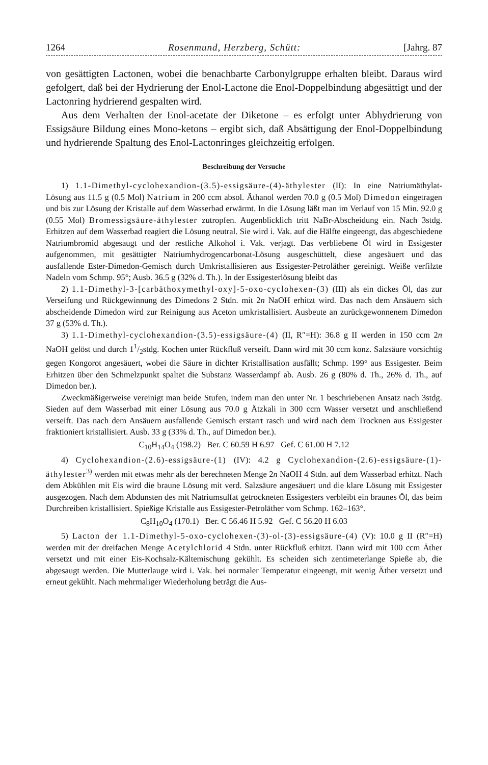1264 Rosenmund, Herzberg, Schütt: [Jahrg. 87
von gesättigten Lactonen, wobei die benachbarte Carbonylgruppe erhalten bleibt. Daraus wird gefolgert, daß bei der Hydrierung der Enol-Lactone die Enol-Doppelbindung abgesättigt und der Lactonring hydrierend gespalten wird.
Aus dem Verhalten der Enol-acetate der Diketone – es erfolgt unter Abhydrierung von Essigsäure Bildung eines Mono-ketons – ergibt sich, daß Absättigung der Enol-Doppelbindung und hydrierende Spaltung des Enol-Lactonringes gleichzeitig erfolgen.
Beschreibung der Versuche
1) 1.1-Dimethyl-cyclohexandion-(3.5)-essigsäure-(4)-äthylester (II): In eine Natriumäthylat-Lösung aus 11.5 g (0.5 Mol) Natrium in 200 ccm absol. Äthanol werden 70.0 g (0.5 Mol) Dimedon eingetragen und bis zur Lösung der Kristalle auf dem Wasserbad erwärmt. In die Lösung läßt man im Verlauf von 15 Min. 92.0 g (0.55 Mol) Bromessigsäure-äthylester zutropfen. Augenblicklich tritt NaBr-Abscheidung ein. Nach 3stdg. Erhitzen auf dem Wasserbad reagiert die Lösung neutral. Sie wird i. Vak. auf die Hälfte eingeengt, das abgeschiedene Natriumbromid abgesaugt und der restliche Alkohol i. Vak. verjagt. Das verbliebene Öl wird in Essigester aufgenommen, mit gesättigter Natriumhydrogencarbonat-Lösung ausgeschüttelt, diese angesäuert und das ausfallende Ester-Dimedon-Gemisch durch Umkristallisieren aus Essigester-Petroläther gereinigt. Weiße verfilzte Nadeln vom Schmp. 95°; Ausb. 36.5 g (32% d. Th.). In der Essigesterlösung bleibt das
2) 1.1-Dimethyl-3-[carbäthoxymethyl-oxy]-5-oxo-cyclohexen-(3) (III) als ein dickes Öl, das zur Verseifung und Rückgewinnung des Dimedons 2 Stdn. mit 2n NaOH erhitzt wird. Das nach dem Ansäuern sich abscheidende Dimedon wird zur Reinigung aus Aceton umkristallisiert. Ausbeute an zurückgewonnenem Dimedon 37 g (53% d. Th.).
3) 1.1-Dimethyl-cyclohexandion-(3.5)-essigsäure-(4) (II, R″=H): 36.8 g II werden in 150 ccm 2n NaOH gelöst und durch 11/2stdg. Kochen unter Rückfluß verseift. Dann wird mit 30 ccm konz. Salzsäure vorsichtig gegen Kongorot angesäuert, wobei die Säure in dichter Kristallisation ausfällt; Schmp. 199° aus Essigester. Beim Erhitzen über den Schmelzpunkt spaltet die Substanz Wasserdampf ab. Ausb. 26 g (80% d. Th., 26% d. Th., auf Dimedon ber.).
Zweckmäßigerweise vereinigt man beide Stufen, indem man den unter Nr. 1 beschriebenen Ansatz nach 3stdg. Sieden auf dem Wasserbad mit einer Lösung aus 70.0 g Ätzkali in 300 ccm Wasser versetzt und anschließend verseift. Das nach dem Ansäuern ausfallende Gemisch erstarrt rasch und wird nach dem Trocknen aus Essigester fraktioniert kristallisiert. Ausb. 33 g (33% d. Th., auf Dimedon ber.).
C<sub>10</sub>H<sub>14</sub>O<sub>4</sub> (198.2) Ber. C 60.59 H 6.97 Gef. C 61.00 H 7.12
4) Cyclohexandion-(2.6)-essigsäure-(1) (IV): 4.2 g Cyclohexandion-(2.6)-essigsäure-(1)-äthylester<sup>3)</sup> werden mit etwas mehr als der berechneten Menge 2n NaOH 4 Stdn. auf dem Wasserbad erhitzt. Nach dem Abkühlen mit Eis wird die braune Lösung mit verd. Salzsäure angesäuert und die klare Lösung mit Essigester ausgezogen. Nach dem Abdunsten des mit Natriumsulfat getrockneten Essigesters verbleibt ein braunes Öl, das beim Durchreiben kristallisiert. Spießige Kristalle aus Essigester-Petroläther vom Schmp. 162–163°.
C<sub>8</sub>H<sub>10</sub>O<sub>4</sub> (170.1) Ber. C 56.46 H 5.92 Gef. C 56.20 H 6.03
5) Lacton der 1.1-Dimethyl-5-oxo-cyclohexen-(3)-ol-(3)-essigsäure-(4) (V): 10.0 g II (R″=H) werden mit der dreifachen Menge Acetylchlorid 4 Stdn. unter Rückfluß erhitzt. Dann wird mit 100 ccm Äther versetzt und mit einer Eis-Kochsalz-Kältemischung gekühlt. Es scheiden sich zentimeterlange Spieße ab, die abgesaugt werden. Die Mutterlauge wird i. Vak. bei normaler Temperatur eingeengt, mit wenig Äther versetzt und erneut gekühlt. Nach mehrmaliger Wiederholung beträgt die Aus-